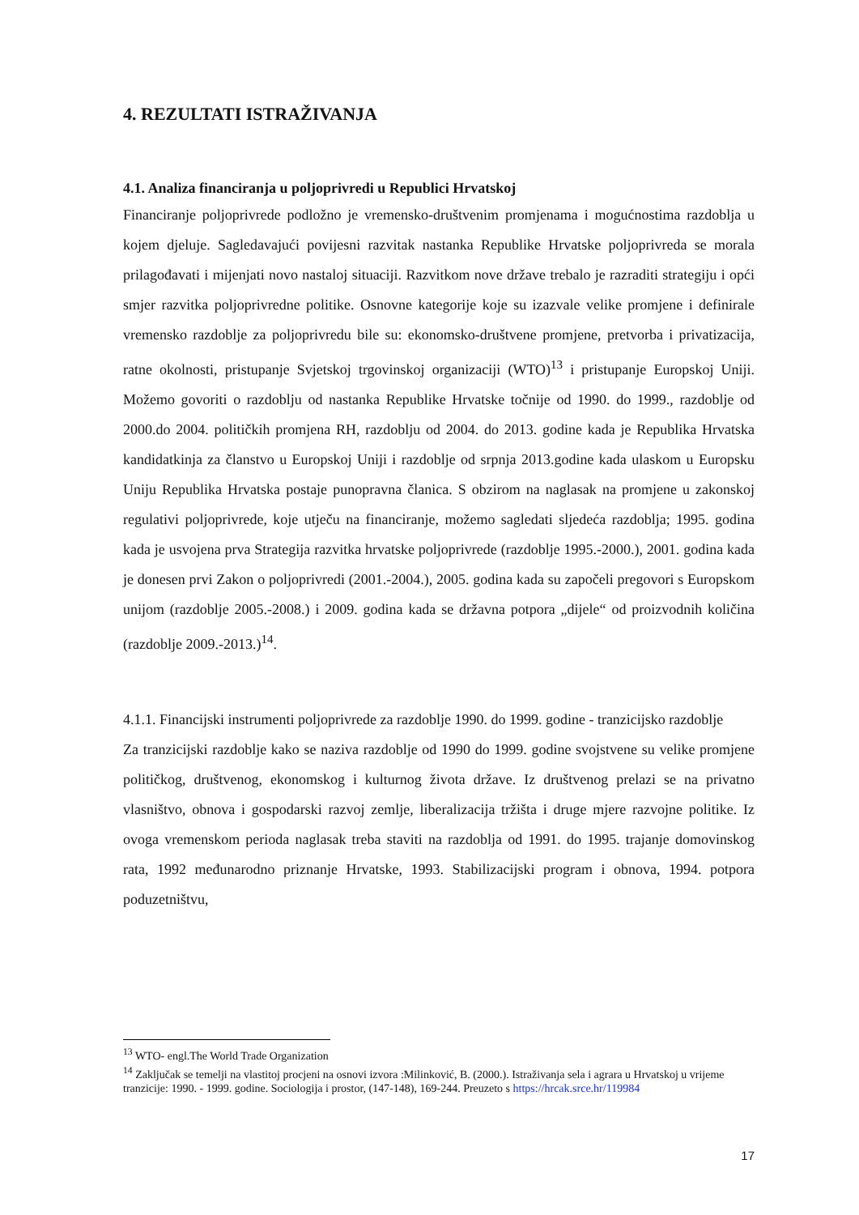4. REZULTATI ISTRAŽIVANJA
4.1. Analiza financiranja u poljoprivredi u Republici Hrvatskoj
Financiranje poljoprivrede podložno je vremensko-društvenim promjenama i mogućnostima razdoblja u kojem djeluje. Sagledavajući povijesni razvitak nastanka Republike Hrvatske poljoprivreda se morala prilagođavati i mijenjati novo nastaloj situaciji. Razvitkom nove države trebalo je razraditi strategiju i opći smjer razvitka poljoprivredne politike. Osnovne kategorije koje su izazvale velike promjene i definirale vremensko razdoblje za poljoprivredu bile su: ekonomsko-društvene promjene, pretvorba i privatizacija, ratne okolnosti, pristupanje Svjetskoj trgovinskoj organizaciji (WTO)<sup>13</sup> i pristupanje Europskoj Uniji. Možemo govoriti o razdoblju od nastanka Republike Hrvatske točnije od 1990. do 1999., razdoblje od 2000.do 2004. političkih promjena RH, razdoblju od 2004. do 2013. godine kada je Republika Hrvatska kandidatkinja za članstvo u Europskoj Uniji i razdoblje od srpnja 2013.godine kada ulaskom u Europsku Uniju Republika Hrvatska postaje punopravna članica. S obzirom na naglasak na promjene u zakonskoj regulativi poljoprivrede, koje utječu na financiranje, možemo sagledati sljedeća razdoblja; 1995. godina kada je usvojena prva Strategija razvitka hrvatske poljoprivrede (razdoblje 1995.-2000.), 2001. godina kada je donesen prvi Zakon o poljoprivredi (2001.-2004.), 2005. godina kada su započeli pregovori s Europskom unijom (razdoblje 2005.-2008.) i 2009. godina kada se državna potpora „dijele“ od proizvodnih količina (razdoblje 2009.-2013.)<sup>14</sup>.
4.1.1. Financijski instrumenti poljoprivrede za razdoblje 1990. do 1999. godine - tranzicijsko razdoblje
Za tranzicijski razdoblje kako se naziva razdoblje od 1990 do 1999. godine svojstvene su velike promjene političkog, društvenog, ekonomskog i kulturnog života države. Iz društvenog prelazi se na privatno vlasništvo, obnova i gospodarski razvoj zemlje, liberalizacija tržišta i druge mjere razvojne politike. Iz ovoga vremenskom perioda naglasak treba staviti na razdoblja od 1991. do 1995. trajanje domovinskog rata, 1992 međunarodno priznanje Hrvatske, 1993. Stabilizacijski program i obnova, 1994. potpora poduzetništvu,
<sup>13</sup> WTO- engl.The World Trade Organization
<sup>14</sup> Zaključak se temelji na vlastitoj procjeni na osnovi izvora :Milinković, B. (2000.). Istraživanja sela i agrara u Hrvatskoj u vrijeme tranzicije: 1990. - 1999. godine. Sociologija i prostor, (147-148), 169-244. Preuzeto s https://hrcak.srce.hr/119984
17